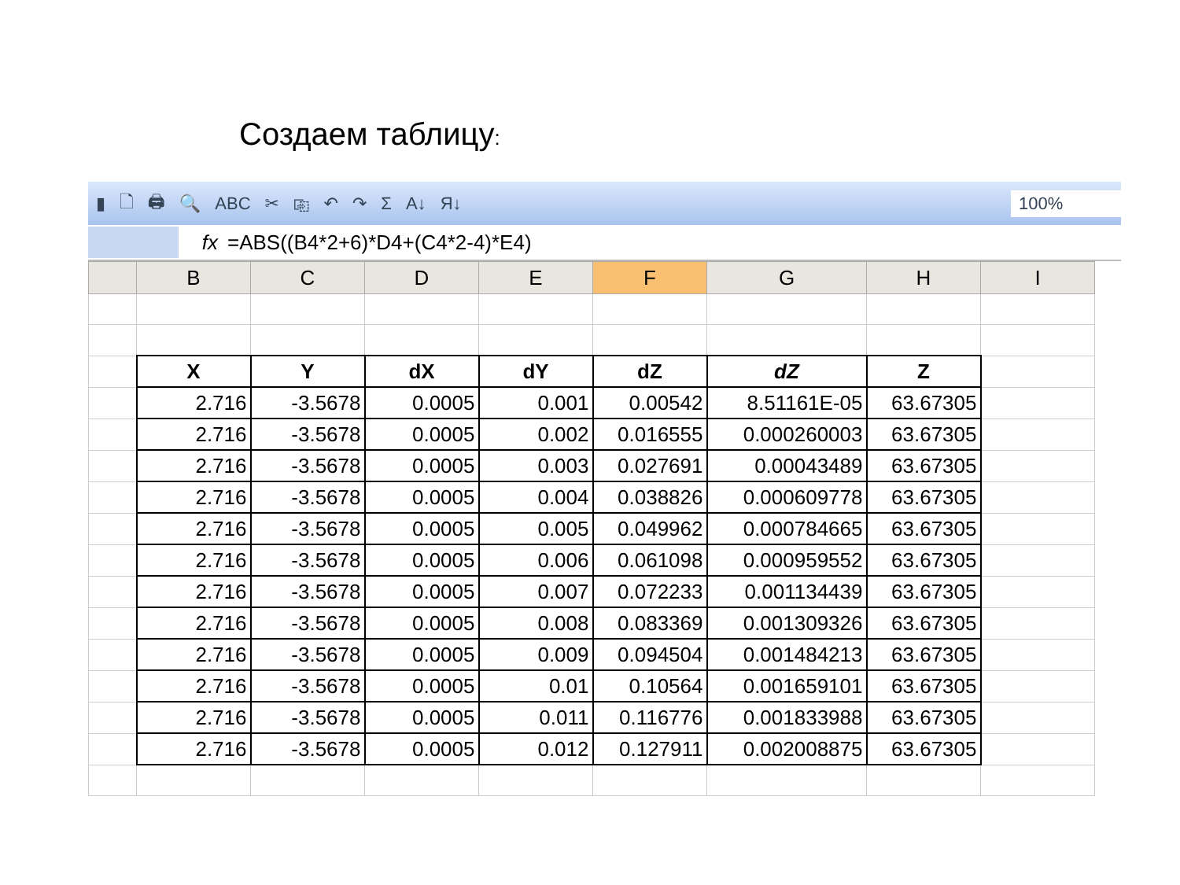Создаем таблицу:
▮ 🗋 🖨 🔍 ABC ✂ ⎘ ↶ ↷ Σ А↓ Я↓ 100%
fx =ABS((B4*2+6)*D4+(C4*2-4)*E4)
| | B | C | D | E | F | G | H | I |
| --- | --- | --- | --- | --- | --- | --- | --- | --- |
| | X | Y | dX | dY | dZ | dZ | Z | |
| | 2.716 | -3.5678 | 0.0005 | 0.001 | 0.00542 | 8.51161E-05 | 63.67305 | |
| | 2.716 | -3.5678 | 0.0005 | 0.002 | 0.016555 | 0.000260003 | 63.67305 | |
| | 2.716 | -3.5678 | 0.0005 | 0.003 | 0.027691 | 0.00043489 | 63.67305 | |
| | 2.716 | -3.5678 | 0.0005 | 0.004 | 0.038826 | 0.000609778 | 63.67305 | |
| | 2.716 | -3.5678 | 0.0005 | 0.005 | 0.049962 | 0.000784665 | 63.67305 | |
| | 2.716 | -3.5678 | 0.0005 | 0.006 | 0.061098 | 0.000959552 | 63.67305 | |
| | 2.716 | -3.5678 | 0.0005 | 0.007 | 0.072233 | 0.001134439 | 63.67305 | |
| | 2.716 | -3.5678 | 0.0005 | 0.008 | 0.083369 | 0.001309326 | 63.67305 | |
| | 2.716 | -3.5678 | 0.0005 | 0.009 | 0.094504 | 0.001484213 | 63.67305 | |
| | 2.716 | -3.5678 | 0.0005 | 0.01 | 0.10564 | 0.001659101 | 63.67305 | |
| | 2.716 | -3.5678 | 0.0005 | 0.011 | 0.116776 | 0.001833988 | 63.67305 | |
| | 2.716 | -3.5678 | 0.0005 | 0.012 | 0.127911 | 0.002008875 | 63.67305 | |